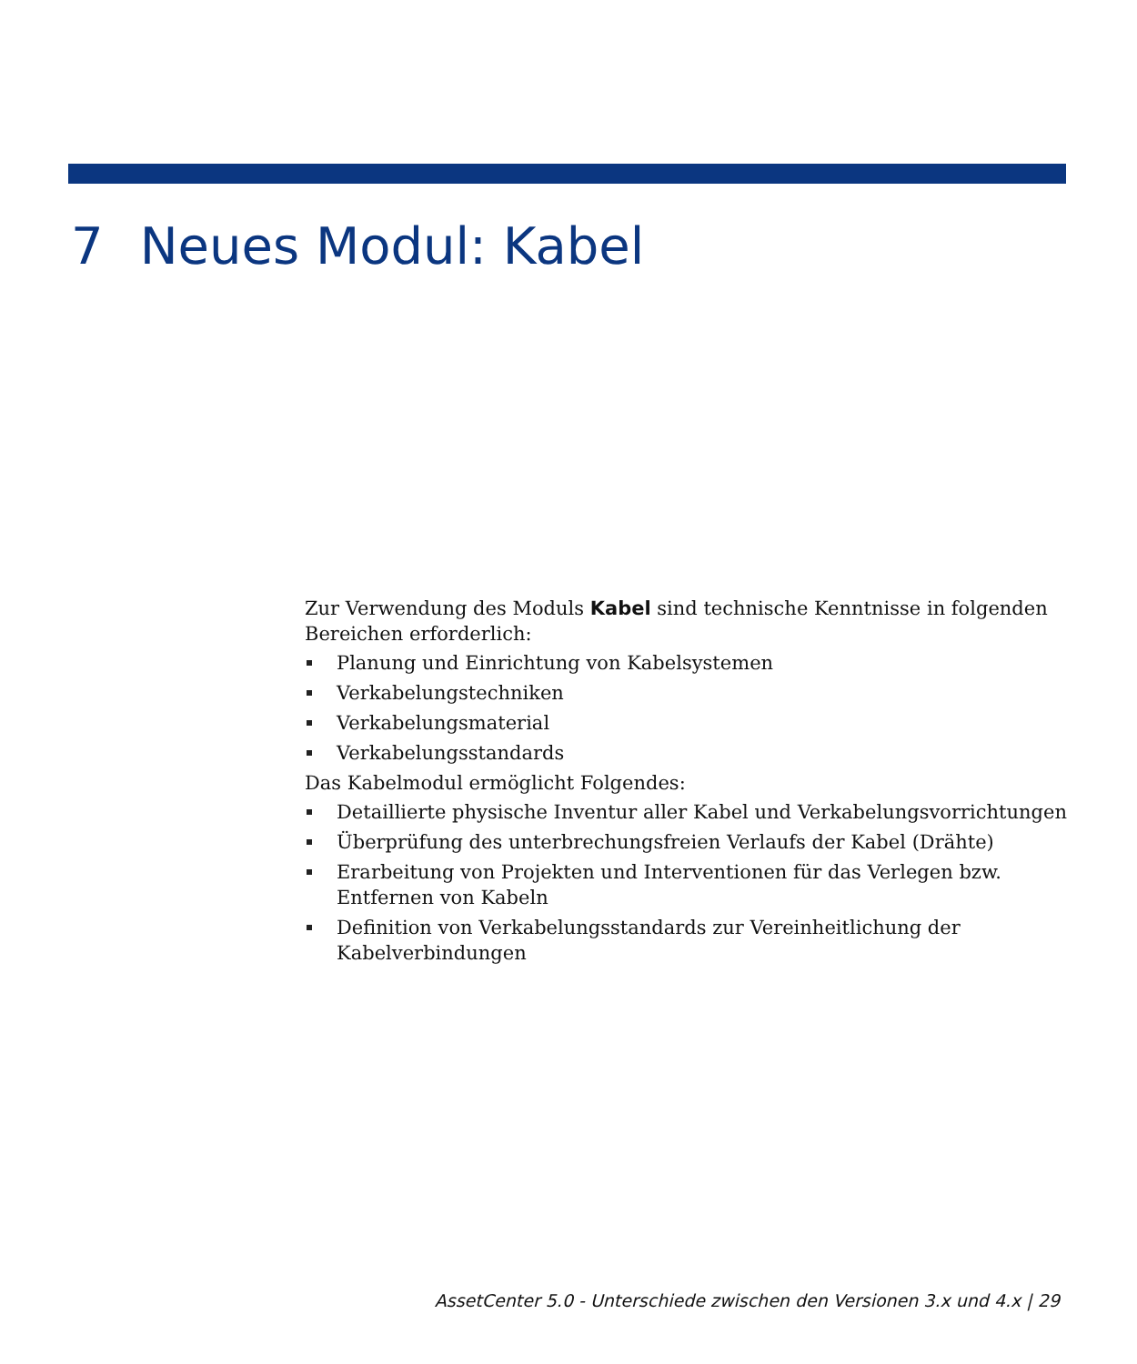7 Neues Modul: Kabel
Zur Verwendung des Moduls Kabel sind technische Kenntnisse in folgenden Bereichen erforderlich:
Planung und Einrichtung von Kabelsystemen
Verkabelungstechniken
Verkabelungsmaterial
Verkabelungsstandards
Das Kabelmodul ermöglicht Folgendes:
Detaillierte physische Inventur aller Kabel und Verkabelungsvorrichtungen
Überprüfung des unterbrechungsfreien Verlaufs der Kabel (Drähte)
Erarbeitung von Projekten und Interventionen für das Verlegen bzw. Entfernen von Kabeln
Definition von Verkabelungsstandards zur Vereinheitlichung der Kabelverbindungen
AssetCenter 5.0 - Unterschiede zwischen den Versionen 3.x und 4.x | 29